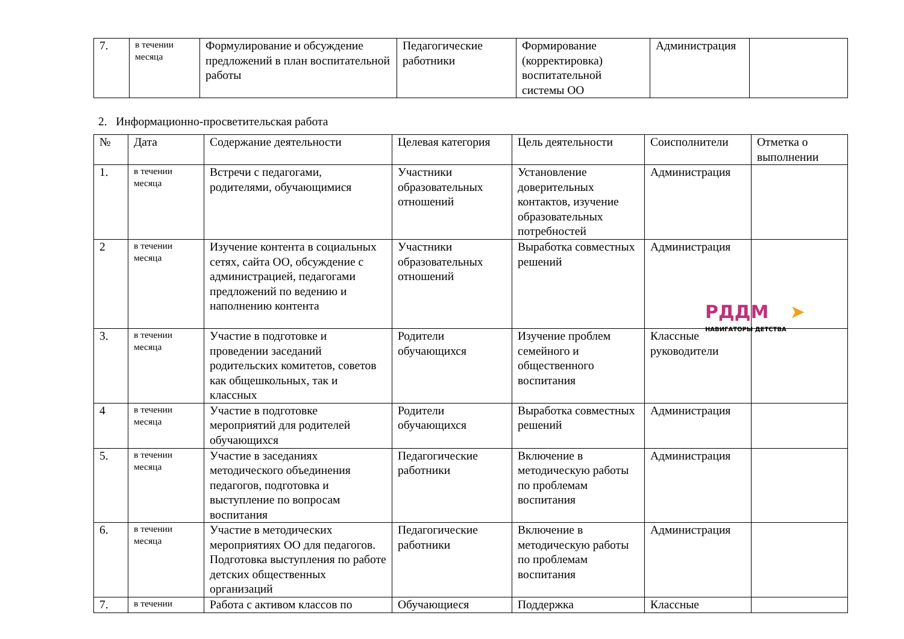| 7. | в течении месяца | Формулирование и обсуждение предложений в план воспитательной работы | Педагогические работники | Формирование (корректировка) воспитательной системы ОО | Администрация | |
2. Информационно-просветительская работа
| № | Дата | Содержание деятельности | Целевая категория | Цель деятельности | Соисполнители | Отметка о выполнении |
| --- | --- | --- | --- | --- | --- | --- |
| 1. | в течении месяца | Встречи с педагогами, родителями, обучающимися | Участники образовательных отношений | Установление доверительных контактов, изучение образовательных потребностей | Администрация | |
| 2 | в течении месяца | Изучение контента в социальных сетях, сайта ОО, обсуждение с администрацией, педагогами предложений по ведению и наполнению контента | Участники образовательных отношений | Выработка совместных решений | Администрация | |
| 3. | в течении месяца | Участие в подготовке и проведении заседаний родительских комитетов, советов как общешкольных, так и классных | Родители обучающихся | Изучение проблем семейного и общественного воспитания | Классные руководители | |
| 4 | в течении месяца | Участие в подготовке мероприятий для родителей обучающихся | Родители обучающихся | Выработка совместных решений | Администрация | |
| 5. | в течении месяца | Участие в заседаниях методического объединения педагогов, подготовка и выступление по вопросам воспитания | Педагогические работники | Включение в методическую работы по проблемам воспитания | Администрация | |
| 6. | в течении месяца | Участие в методических мероприятиях ОО для педагогов. Подготовка выступления по работе детских общественных организаций | Педагогические работники | Включение в методическую работы по проблемам воспитания | Администрация | |
| 7. | в течении | Работа с активом классов по | Обучающиеся | Поддержка | Классные | |
РДДМ ➤ НАВИГАТОРЫ ДЕТСТВА